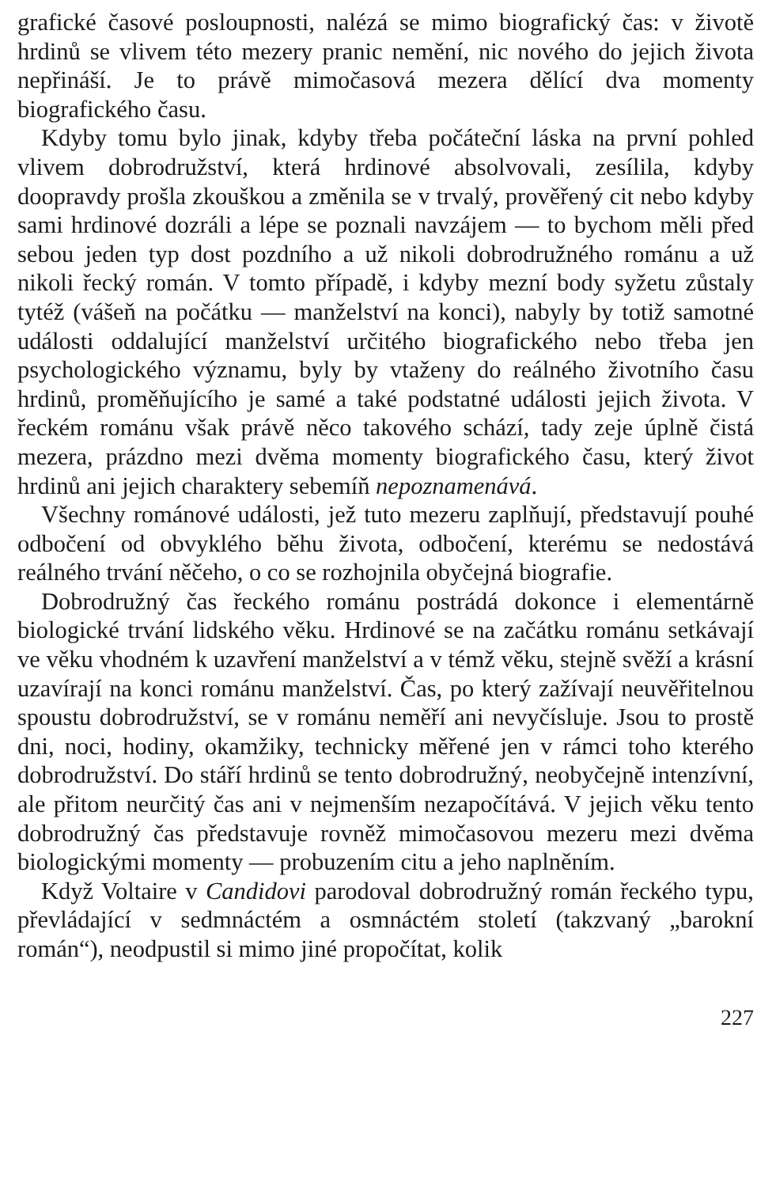grafické časové posloupnosti, nalézá se mimo biografický čas: v životě hrdinů se vlivem této mezery pranic nemění, nic nového do jejich života nepřináší. Je to právě mimočasová mezera dělící dva momenty biografického času.
Kdyby tomu bylo jinak, kdyby třeba počáteční láska na první pohled vlivem dobrodružství, která hrdinové absolvovali, zesílila, kdyby doopravdy prošla zkouškou a změnila se v trvalý, prověřený cit nebo kdyby sami hrdinové dozráli a lépe se poznali navzájem — to bychom měli před sebou jeden typ dost pozdního a už nikoli dobrodružného románu a už nikoli řecký román. V tomto případě, i kdyby mezní body syžetu zůstaly tytéž (vášeň na počátku — manželství na konci), nabyly by totiž samotné události oddalující manželství určitého biografického nebo třeba jen psychologického významu, byly by vtaženy do reálného životního času hrdinů, proměňujícího je samé a také podstatné události jejich života. V řeckém románu však právě něco takového schází, tady zeje úplně čistá mezera, prázdno mezi dvěma momenty biografického času, který život hrdinů ani jejich charaktery sebemíň nepoznamenává.
Všechny románové události, jež tuto mezeru zaplňují, představují pouhé odbočení od obvyklého běhu života, odbočení, kterému se nedostává reálného trvání něčeho, o co se rozhojnila obyčejná biografie.
Dobrodružný čas řeckého románu postrádá dokonce i elementárně biologické trvání lidského věku. Hrdinové se na začátku románu setkávají ve věku vhodném k uzavření manželství a v témž věku, stejně svěží a krásní uzavírají na konci románu manželství. Čas, po který zažívají neuvěřitelnou spoustu dobrodružství, se v románu neměří ani nevyčísluje. Jsou to prostě dni, noci, hodiny, okamžiky, technicky měřené jen v rámci toho kterého dobrodružství. Do stáří hrdinů se tento dobrodružný, neobyčejně intenzívní, ale přitom neurčitý čas ani v nejmenším nezapočítává. V jejich věku tento dobrodružný čas představuje rovněž mimočasovou mezeru mezi dvěma biologickými momenty — probuzením citu a jeho naplněním.
Když Voltaire v Candidovi parodoval dobrodružný román řeckého typu, převládající v sedmnáctém a osmnáctém století (takzvaný „barokní román“), neodpustil si mimo jiné propočítat, kolik
227